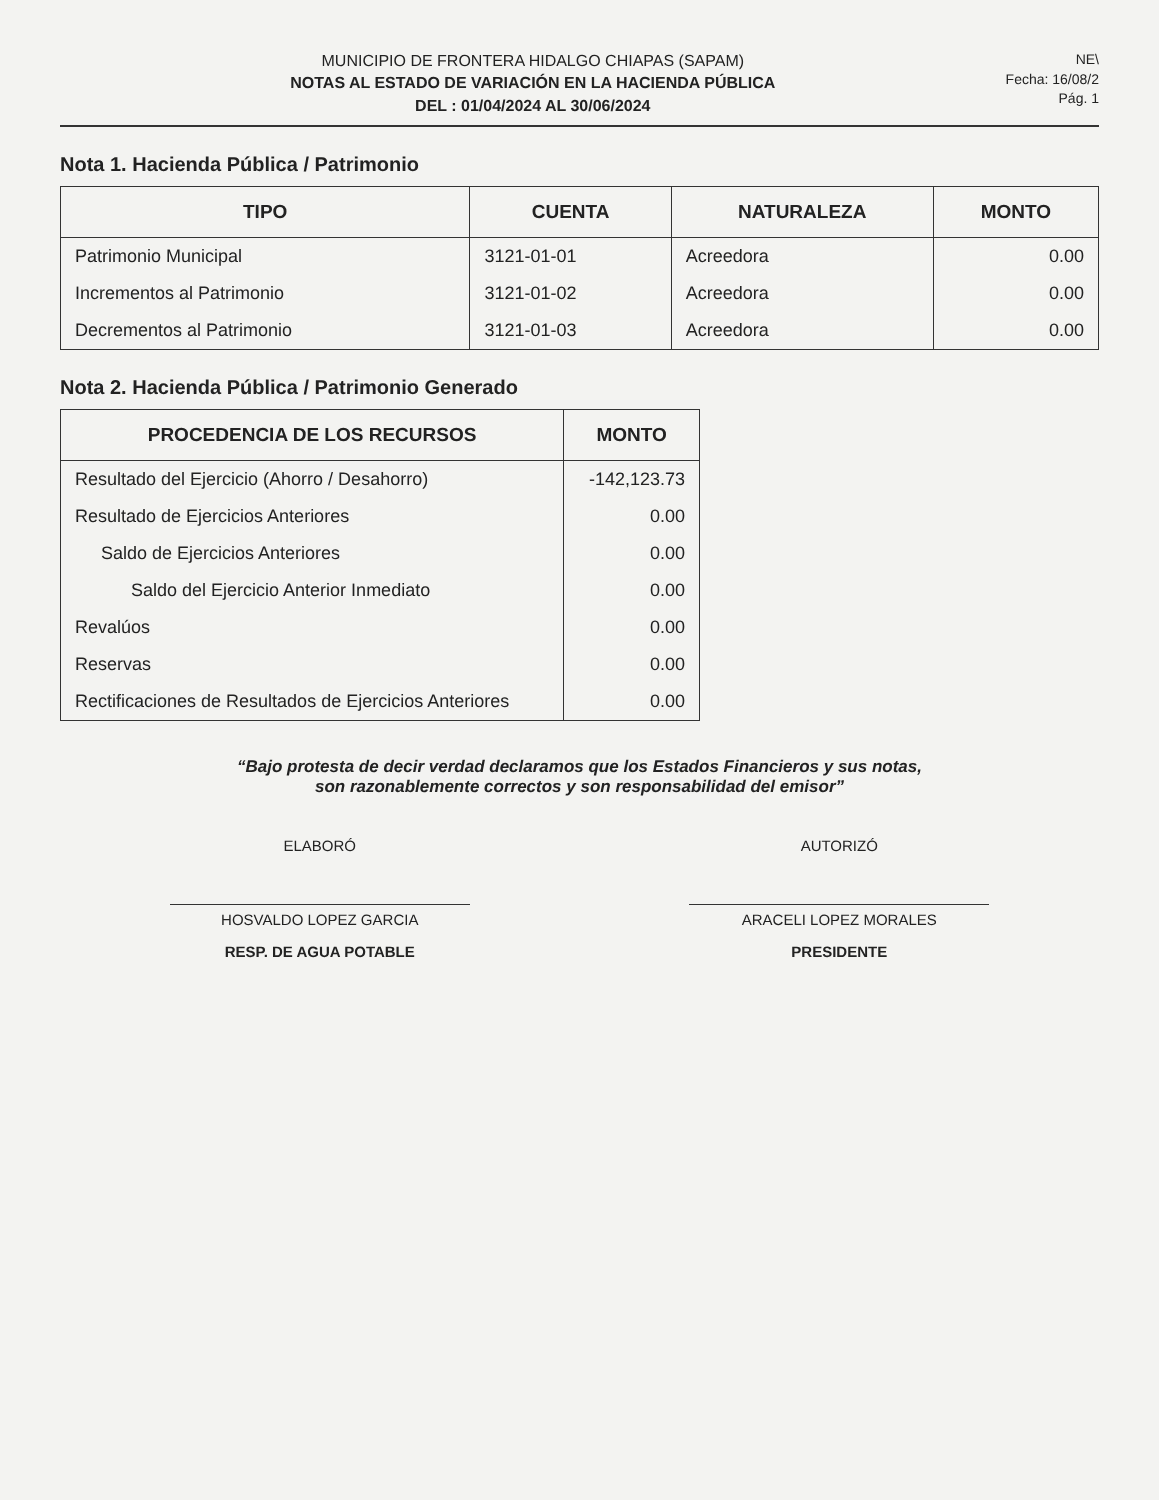MUNICIPIO DE FRONTERA HIDALGO CHIAPAS (SAPAM)
NOTAS AL ESTADO DE VARIACIÓN EN LA HACIENDA PÚBLICA
DEL : 01/04/2024 AL 30/06/2024
NE\
Fecha: 16/08/2
Pág. 1
Nota 1. Hacienda Pública / Patrimonio
| TIPO | CUENTA | NATURALEZA | MONTO |
| --- | --- | --- | --- |
| Patrimonio Municipal | 3121-01-01 | Acreedora | 0.00 |
| Incrementos al Patrimonio | 3121-01-02 | Acreedora | 0.00 |
| Decrementos al Patrimonio | 3121-01-03 | Acreedora | 0.00 |
Nota 2. Hacienda Pública / Patrimonio Generado
| PROCEDENCIA DE LOS RECURSOS | MONTO |
| --- | --- |
| Resultado del Ejercicio (Ahorro / Desahorro) | -142,123.73 |
| Resultado de Ejercicios Anteriores | 0.00 |
| Saldo de Ejercicios Anteriores | 0.00 |
| Saldo del Ejercicio Anterior Inmediato | 0.00 |
| Revalúos | 0.00 |
| Reservas | 0.00 |
| Rectificaciones de Resultados de Ejercicios Anteriores | 0.00 |
“Bajo protesta de decir verdad declaramos que los Estados Financieros y sus notas,
son razonablemente correctos y son responsabilidad del emisor”
ELABORÓ
HOSVALDO LOPEZ GARCIA
RESP. DE AGUA POTABLE
AUTORIZÓ
ARACELI LOPEZ MORALES
PRESIDENTE